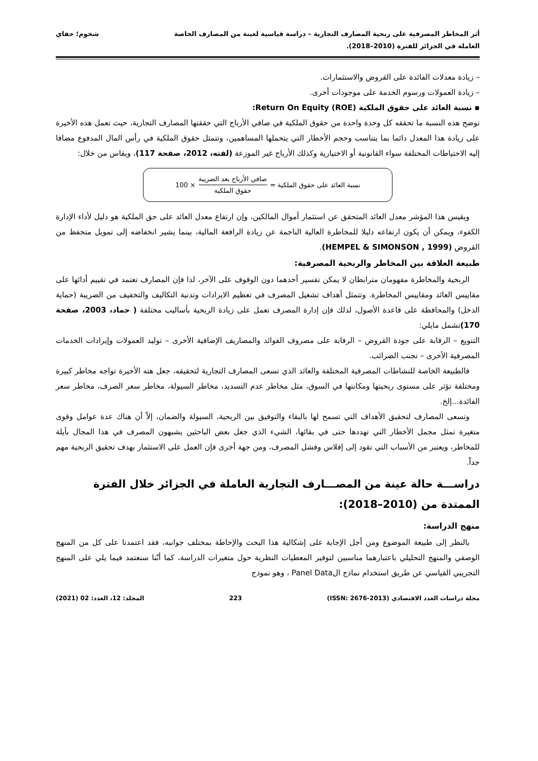أثر المخاطر المصرفية على ربحية المصارف التجارية – دراسة قياسية لعينة من المصارف الخاصة
العاملة في الجزائر للفترة (2010–2018).
شخوم؛ حفاي
– زيادة معدلات الفائدة على القروض والاستثمارات.
– زيادة العمولات ورسوم الخدمة على موجودات أخرى.
▪ نسبة العائد على حقوق الملكية Return On Equity (ROE):
توضح هذه النسبة ما تحققه كل وحدة واحدة من حقوق الملكية في صافي الأرباح التي حققتها المصارف التجارية، حيث تعمل هذه الأخيرة على زيادة هذا المعدل دائما بما يتناسب وحجم الأخطار التي يتحملها المساهمين، وتتمثل حقوق الملكية في رأس المال المدفوع مضافا إليه الاحتياطات المختلفة سواء القانونية أو الاختيارية وكذلك الأرباح غير الموزعة (لفته، 2012، صفحة 117)، ويقاس من خلال:
نسبة العائد على حقوق الملكية = صافي الأرباح بعد الضريبة حقوق الملكية × 100
ويقيس هذا المؤشر معدل العائد المتحقق عن استثمار أموال المالكين، وإن ارتفاع معدل العائد على حق الملكية هو دليل لأداء الإدارة الكفوء، ويمكن أن يكون ارتفاعه دليلا للمخاطرة العالية الناجمة عن زيادة الرافعة المالية، بينما يشير انخفاضه إلى تمويل متحفظ من القروض (HEMPEL & SIMONSON , 1999).
طبيعة العلاقة بين المخاطر والربحية المصرفية:
الربحية والمخاطرة مفهومان مترابطان لا يمكن تفسير أحدهما دون الوقوف على الآخر، لذا فإن المصارف تعتمد في تقييم أدائها على مقاييس العائد ومقاييس المخاطرة. وتتمثل أهداف تشغيل المصرف في تعظيم الايرادات وتدنية التكاليف والتخفيف من الضريبة (حماية الدخل) والمحافظة على قاعدة الأصول، لذلك فإن إدارة المصرف تعمل على زيادة الربحية بأساليب مختلفة ( حماد، 2003، صفحة 170) تشمل مايلي:
التنويع – الرقابة على جودة القروض – الرقابة على مصروف الفوائد والمصاريف الإضافية الأخرى – توليد العمولات وإيرادات الخدمات المصرفية الأخرى – تجنب الضرائب.
فالطبيعة الخاصة للنشاطات المصرفية المختلفة والعائد الذي تسعى المصارف التجارية لتحقيقه، جعل هته الأخيرة تواجه مخاطر كبيرة ومختلفة تؤثر على مستوى ربحيتها ومكانتها في السوق، مثل مخاطر عدم التسديد، مخاطر السيولة، مخاطر سعر الصرف، مخاطر سعر الفائدة...إلخ.
وتسعى المصارف لتحقيق الأهداف التي تسمح لها بالبقاء والتوفيق بين الربحية، السيولة والضمان، إلاّ أن هناك عدة عوامل وقوى متغيرة تمثل مجمل الأخطار التي تهددها حتى في بقائها، الشيء الذي جعل بعض الباحثين يشبهون المصرف في هذا المجال بآيلة للمخاطر، ويعتبر من الأسباب التي تقود إلى إفلاس وفشل المصرف، ومن جهة أخرى فإن العمل على الاستثمار بهدف تحقيق الربحية مهم جداً.
دراســـة حالة عينة من المصـــارف التجارية العاملة في الجزائر خلال الفترة الممتدة من (2010–2018):
منهج الدراسة:
بالنظر إلى طبيعة الموضوع ومن أجل الإجابة على إشكالية هذا البحث والإحاطة بمختلف جوانبه، فقد اعتمدنا على كل من المنهج الوصفي والمنهج التحليلي باعتبارهما مناسبين لتوفير المعطيات النظرية حول متغيرات الدراسة، كما أنّنا سنعتمد فيما يلي على المنهج التجريبي القياسي عن طريق استخدام نماذج الPanel Data ، وهو نموذج
مجلة دراسات العدد الاقتصادي (ISSN: 2676-2013) 223 المجلد: 12، العدد: 02 (2021)